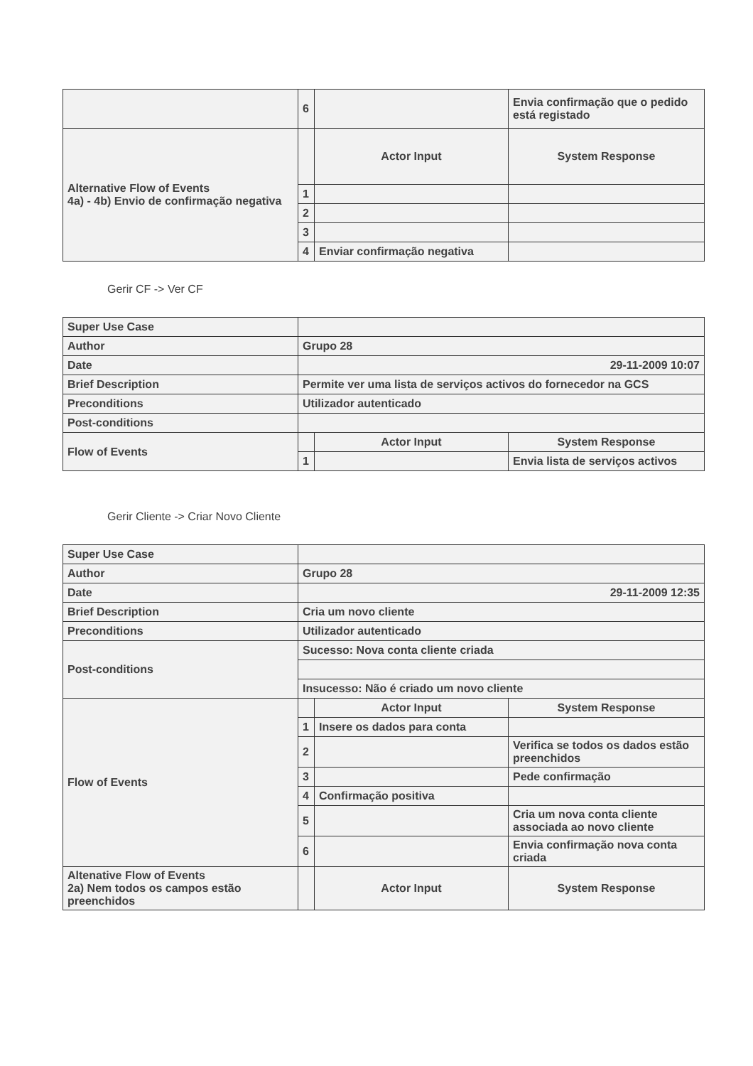| | 6 | | Envia confirmação que o pedido está registado |
| Alternative Flow of Events 4a) - 4b) Envio de confirmação negativa | | Actor Input | System Response |
| | 1 | | |
| | 2 | | |
| | 3 | | |
| | 4 | Enviar confirmação negativa | |
Gerir CF -> Ver CF
| Super Use Case | | | |
| Author | Grupo 28 | | |
| Date | 29-11-2009 10:07 | | |
| Brief Description | Permite ver uma lista de serviços activos do fornecedor na GCS | | |
| Preconditions | Utilizador autenticado | | |
| Post-conditions | | | |
| Flow of Events | | Actor Input | System Response |
| | 1 | | Envia lista de serviços activos |
Gerir Cliente -> Criar Novo Cliente
| Super Use Case | | | |
| Author | Grupo 28 | | |
| Date | 29-11-2009 12:35 | | |
| Brief Description | Cria um novo cliente | | |
| Preconditions | Utilizador autenticado | | |
| Post-conditions | Sucesso: Nova conta cliente criada | | |
| | Insucesso: Não é criado um novo cliente | | |
| Flow of Events | | Actor Input | System Response |
| | 1 | Insere os dados para conta | |
| | 2 | | Verifica se todos os dados estão preenchidos |
| | 3 | | Pede confirmação |
| | 4 | Confirmação positiva | |
| | 5 | | Cria um nova conta cliente associada ao novo cliente |
| | 6 | | Envia confirmação nova conta criada |
| Altenative Flow of Events 2a) Nem todos os campos estão preenchidos | | Actor Input | System Response |